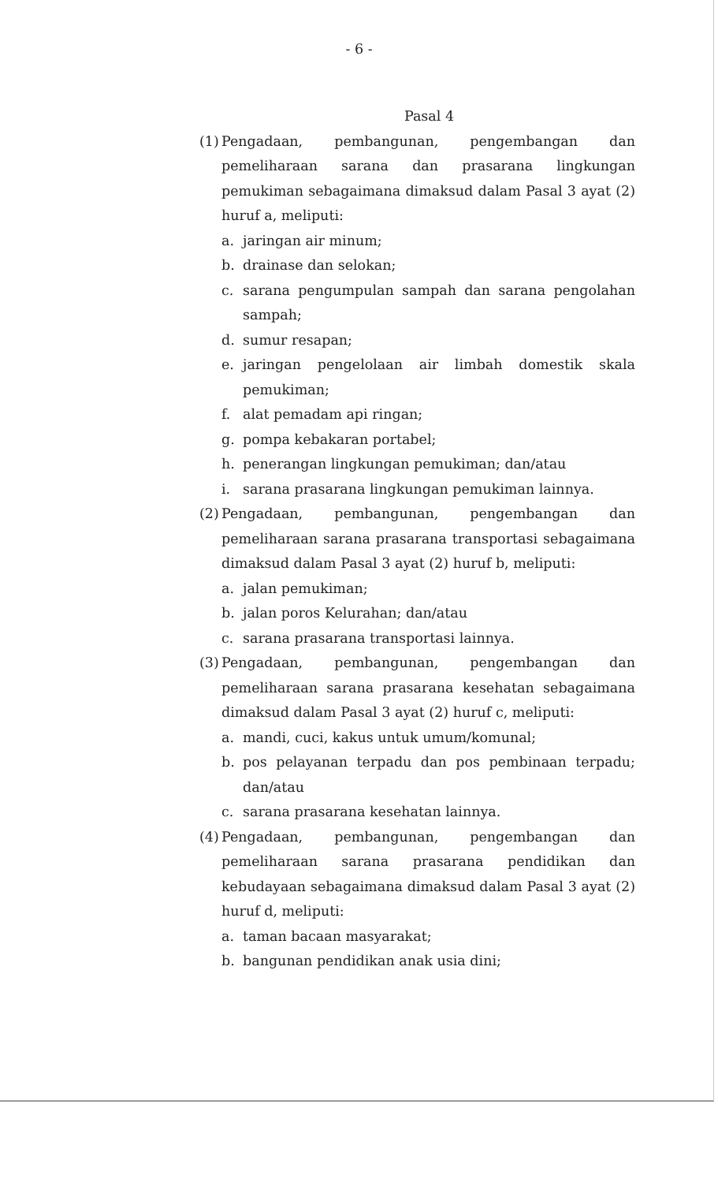- 6 -
Pasal 4
(1)
Pengadaan, pembangunan, pengembangan dan pemeliharaan sarana dan prasarana lingkungan pemukiman sebagaimana dimaksud dalam Pasal 3 ayat (2) huruf a, meliputi:
a. jaringan air minum;
b. drainase dan selokan;
c. sarana pengumpulan sampah dan sarana pengolahan sampah;
d. sumur resapan;
e. jaringan pengelolaan air limbah domestik skala pemukiman;
f. alat pemadam api ringan;
g. pompa kebakaran portabel;
h. penerangan lingkungan pemukiman; dan/atau
i. sarana prasarana lingkungan pemukiman lainnya.
(2)
Pengadaan, pembangunan, pengembangan dan pemeliharaan sarana prasarana transportasi sebagaimana dimaksud dalam Pasal 3 ayat (2) huruf b, meliputi:
a. jalan pemukiman;
b. jalan poros Kelurahan; dan/atau
c. sarana prasarana transportasi lainnya.
(3)
Pengadaan, pembangunan, pengembangan dan pemeliharaan sarana prasarana kesehatan sebagaimana dimaksud dalam Pasal 3 ayat (2) huruf c, meliputi:
a. mandi, cuci, kakus untuk umum/komunal;
b. pos pelayanan terpadu dan pos pembinaan terpadu; dan/atau
c. sarana prasarana kesehatan lainnya.
(4)
Pengadaan, pembangunan, pengembangan dan pemeliharaan sarana prasarana pendidikan dan kebudayaan sebagaimana dimaksud dalam Pasal 3 ayat (2) huruf d, meliputi:
a. taman bacaan masyarakat;
b. bangunan pendidikan anak usia dini;